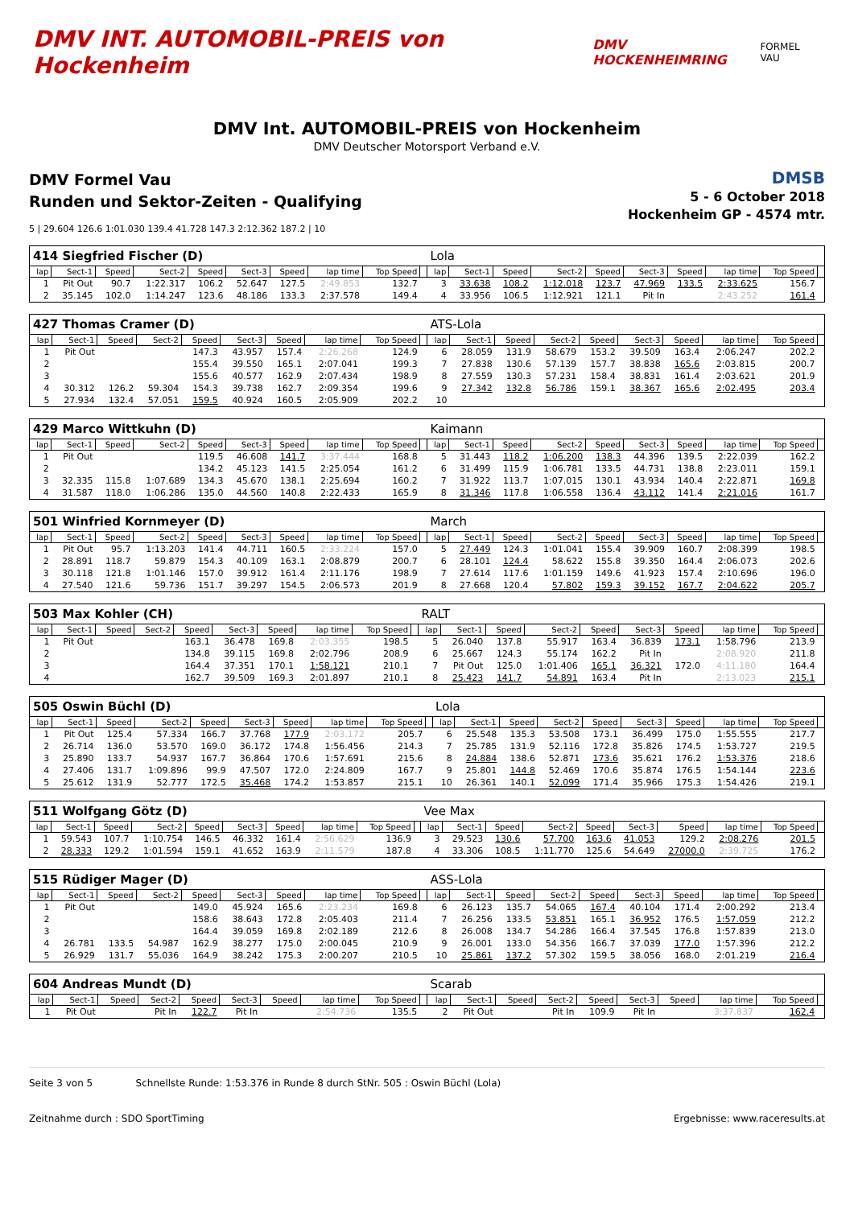DMV INT. AUTOMOBIL-PREIS von Hockenheim DMV HOCKENHEIMRING FORMEL VAU
DMV Int. AUTOMOBIL-PREIS von Hockenheim
DMV Deutscher Motorsport Verband e.V.
DMV Formel Vau
Runden und Sektor-Zeiten - Qualifying
DMSB
5 - 6 October 2018
Hockenheim GP - 4574 mtr.
5 | 29.604 126.6 1:01.030 139.4 41.728 147.3 2:12.362 187.2 | 10
| 414 Siegfried Fischer (D) | | | | | | | | | | Lola | | | | | | | | | |
| lap | Sect-1 | Speed | Sect-2 | Speed | Sect-3 | Speed | lap time | Top Speed | | lap | Sect-1 | Speed | Sect-2 | Speed | Sect-3 | Speed | lap time | Top Speed | |
| 1 | Pit Out | 90.7 | 1:22.317 | 106.2 | 52.647 | 127.5 | 2:49.853 | 132.7 | | 3 | 33.638 | 108.2 | 1:12.018 | 123.7 | 47.969 | 133.5 | 2:33.625 | 156.7 | |
| 2 | 35.145 | 102.0 | 1:14.247 | 123.6 | 48.186 | 133.3 | 2:37.578 | 149.4 | | 4 | 33.956 | 106.5 | 1:12.921 | 121.1 | Pit In | | 2:43.252 | 161.4 | |
| 427 Thomas Cramer (D) | | | | | | | | | | ATS-Lola | | | | | | | | | |
| lap | Sect-1 | Speed | Sect-2 | Speed | Sect-3 | Speed | lap time | Top Speed | | lap | Sect-1 | Speed | Sect-2 | Speed | Sect-3 | Speed | lap time | Top Speed | |
| 1 | Pit Out | | | 147.3 | 43.957 | 157.4 | 2:26.268 | 124.9 | | 6 | 28.059 | 131.9 | 58.679 | 153.2 | 39.509 | 163.4 | 2:06.247 | 202.2 | |
| 2 | | | | 155.4 | 39.550 | 165.1 | 2:07.041 | 199.3 | | 7 | 27.838 | 130.6 | 57.139 | 157.7 | 38.838 | 165.6 | 2:03.815 | 200.7 | |
| 3 | | | | 155.6 | 40.577 | 162.9 | 2:07.434 | 198.9 | | 8 | 27.559 | 130.3 | 57.231 | 158.4 | 38.831 | 161.4 | 2:03.621 | 201.9 | |
| 4 | 30.312 | 126.2 | 59.304 | 154.3 | 39.738 | 162.7 | 2:09.354 | 199.6 | | 9 | 27.342 | 132.8 | 56.786 | 159.1 | 38.367 | 165.6 | 2:02.495 | 203.4 | |
| 5 | 27.934 | 132.4 | 57.051 | 159.5 | 40.924 | 160.5 | 2:05.909 | 202.2 | | 10 | | | | | | | | | |
| 429 Marco Wittkuhn (D) | | | | | | | | | | Kaimann | | | | | | | | | |
| lap | Sect-1 | Speed | Sect-2 | Speed | Sect-3 | Speed | lap time | Top Speed | | lap | Sect-1 | Speed | Sect-2 | Speed | Sect-3 | Speed | lap time | Top Speed | |
| 1 | Pit Out | | | 119.5 | 46.608 | 141.7 | 3:37.444 | 168.8 | | 5 | 31.443 | 118.2 | 1:06.200 | 138.3 | 44.396 | 139.5 | 2:22.039 | 162.2 | |
| 2 | | | | 134.2 | 45.123 | 141.5 | 2:25.054 | 161.2 | | 6 | 31.499 | 115.9 | 1:06.781 | 133.5 | 44.731 | 138.8 | 2:23.011 | 159.1 | |
| 3 | 32.335 | 115.8 | 1:07.689 | 134.3 | 45.670 | 138.1 | 2:25.694 | 160.2 | | 7 | 31.922 | 113.7 | 1:07.015 | 130.1 | 43.934 | 140.4 | 2:22.871 | 169.8 | |
| 4 | 31.587 | 118.0 | 1:06.286 | 135.0 | 44.560 | 140.8 | 2:22.433 | 165.9 | | 8 | 31.346 | 117.8 | 1:06.558 | 136.4 | 43.112 | 141.4 | 2:21.016 | 161.7 | |
| 501 Winfried Kornmeyer (D) | | | | | | | | | | March | | | | | | | | | |
| lap | Sect-1 | Speed | Sect-2 | Speed | Sect-3 | Speed | lap time | Top Speed | | lap | Sect-1 | Speed | Sect-2 | Speed | Sect-3 | Speed | lap time | Top Speed | |
| 1 | Pit Out | 95.7 | 1:13.203 | 141.4 | 44.711 | 160.5 | 2:33.224 | 157.0 | | 5 | 27.449 | 124.3 | 1:01.041 | 155.4 | 39.909 | 160.7 | 2:08.399 | 198.5 | |
| 2 | 28.891 | 118.7 | 59.879 | 154.3 | 40.109 | 163.1 | 2:08.879 | 200.7 | | 6 | 28.101 | 124.4 | 58.622 | 155.8 | 39.350 | 164.4 | 2:06.073 | 202.6 | |
| 3 | 30.118 | 121.8 | 1:01.146 | 157.0 | 39.912 | 161.4 | 2:11.176 | 198.9 | | 7 | 27.614 | 117.6 | 1:01.159 | 149.6 | 41.923 | 157.4 | 2:10.696 | 196.0 | |
| 4 | 27.540 | 121.6 | 59.736 | 151.7 | 39.297 | 154.5 | 2:06.573 | 201.9 | | 8 | 27.668 | 120.4 | 57.802 | 159.3 | 39.152 | 167.7 | 2:04.622 | 205.7 | |
| 503 Max Kohler (CH) | | | | | | | | | | RALT | | | | | | | | | |
| lap | Sect-1 | Speed | Sect-2 | Speed | Sect-3 | Speed | lap time | Top Speed | | lap | Sect-1 | Speed | Sect-2 | Speed | Sect-3 | Speed | lap time | Top Speed | |
| 1 | Pit Out | | | 163.1 | 36.478 | 169.8 | 2:03.355 | 198.5 | | 5 | 26.040 | 137.8 | 55.917 | 163.4 | 36.839 | 173.1 | 1:58.796 | 213.9 | |
| 2 | | | | 134.8 | 39.115 | 169.8 | 2:02.796 | 208.9 | | 6 | 25.667 | 124.3 | 55.174 | 162.2 | Pit In | | 2:08.920 | 211.8 | |
| 3 | | | | 164.4 | 37.351 | 170.1 | 1:58.121 | 210.1 | | 7 | Pit Out | 125.0 | 1:01.406 | 165.1 | 36.321 | 172.0 | 4:11.180 | 164.4 | |
| 4 | | | | 162.7 | 39.509 | 169.3 | 2:01.897 | 210.1 | | 8 | 25.423 | 141.7 | 54.891 | 163.4 | Pit In | | 2:13.023 | 215.1 | |
| 505 Oswin Büchl (D) | | | | | | | | | | Lola | | | | | | | | | |
| lap | Sect-1 | Speed | Sect-2 | Speed | Sect-3 | Speed | lap time | Top Speed | | lap | Sect-1 | Speed | Sect-2 | Speed | Sect-3 | Speed | lap time | Top Speed | |
| 1 | Pit Out | 125.4 | 57.334 | 166.7 | 37.768 | 177.9 | 2:03.172 | 205.7 | | 6 | 25.548 | 135.3 | 53.508 | 173.1 | 36.499 | 175.0 | 1:55.555 | 217.7 | |
| 2 | 26.714 | 136.0 | 53.570 | 169.0 | 36.172 | 174.8 | 1:56.456 | 214.3 | | 7 | 25.785 | 131.9 | 52.116 | 172.8 | 35.826 | 174.5 | 1:53.727 | 219.5 | |
| 3 | 25.890 | 133.7 | 54.937 | 167.7 | 36.864 | 170.6 | 1:57.691 | 215.6 | | 8 | 24.884 | 138.6 | 52.871 | 173.6 | 35.621 | 176.2 | 1:53.376 | 218.6 | |
| 4 | 27.406 | 131.7 | 1:09.896 | 99.9 | 47.507 | 172.0 | 2:24.809 | 167.7 | | 9 | 25.801 | 144.8 | 52.469 | 170.6 | 35.874 | 176.5 | 1:54.144 | 223.6 | |
| 5 | 25.612 | 131.9 | 52.777 | 172.5 | 35.468 | 174.2 | 1:53.857 | 215.1 | | 10 | 26.361 | 140.1 | 52.099 | 171.4 | 35.966 | 175.3 | 1:54.426 | 219.1 | |
| 511 Wolfgang Götz (D) | | | | | | | | | | Vee Max | | | | | | | | | |
| lap | Sect-1 | Speed | Sect-2 | Speed | Sect-3 | Speed | lap time | Top Speed | | lap | Sect-1 | Speed | Sect-2 | Speed | Sect-3 | Speed | lap time | Top Speed | |
| 1 | 59.543 | 107.7 | 1:10.754 | 146.5 | 46.332 | 161.4 | 2:56.629 | 136.9 | | 3 | 29.523 | 130.6 | 57.700 | 163.6 | 41.053 | 129.2 | 2:08.276 | 201.5 | |
| 2 | 28.333 | 129.2 | 1:01.594 | 159.1 | 41.652 | 163.9 | 2:11.579 | 187.8 | | 4 | 33.306 | 108.5 | 1:11.770 | 125.6 | 54.649 | 27000.0 | 2:39.725 | 176.2 | |
| 515 Rüdiger Mager (D) | | | | | | | | | | ASS-Lola | | | | | | | | | |
| lap | Sect-1 | Speed | Sect-2 | Speed | Sect-3 | Speed | lap time | Top Speed | | lap | Sect-1 | Speed | Sect-2 | Speed | Sect-3 | Speed | lap time | Top Speed | |
| 1 | Pit Out | | | 149.0 | 45.924 | 165.6 | 2:23.234 | 169.8 | | 6 | 26.123 | 135.7 | 54.065 | 167.4 | 40.104 | 171.4 | 2:00.292 | 213.4 | |
| 2 | | | | 158.6 | 38.643 | 172.8 | 2:05.403 | 211.4 | | 7 | 26.256 | 133.5 | 53.851 | 165.1 | 36.952 | 176.5 | 1:57.059 | 212.2 | |
| 3 | | | | 164.4 | 39.059 | 169.8 | 2:02.189 | 212.6 | | 8 | 26.008 | 134.7 | 54.286 | 166.4 | 37.545 | 176.8 | 1:57.839 | 213.0 | |
| 4 | 26.781 | 133.5 | 54.987 | 162.9 | 38.277 | 175.0 | 2:00.045 | 210.9 | | 9 | 26.001 | 133.0 | 54.356 | 166.7 | 37.039 | 177.0 | 1:57.396 | 212.2 | |
| 5 | 26.929 | 131.7 | 55.036 | 164.9 | 38.242 | 175.3 | 2:00.207 | 210.5 | | 10 | 25.861 | 137.2 | 57.302 | 159.5 | 38.056 | 168.0 | 2:01.219 | 216.4 | |
| 604 Andreas Mundt (D) | | | | | | | | | | Scarab | | | | | | | | | |
| lap | Sect-1 | Speed | Sect-2 | Speed | Sect-3 | Speed | lap time | Top Speed | | lap | Sect-1 | Speed | Sect-2 | Speed | Sect-3 | Speed | lap time | Top Speed | |
| 1 | Pit Out | | Pit In | 122.7 | Pit In | | 2:54.736 | 135.5 | | 2 | Pit Out | | Pit In | 109.9 | Pit In | | 3:37.837 | 162.4 | |
Seite 3 von 5 Schnellste Runde: 1:53.376 in Runde 8 durch StNr. 505 : Oswin Büchl (Lola)
Zeitnahme durch : SDO SportTiming Ergebnisse: www.raceresults.at